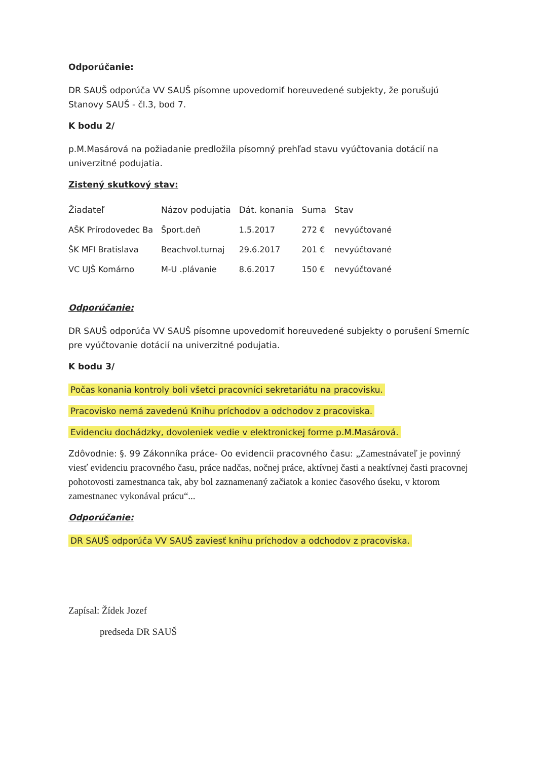Odporúčanie:
DR SAUŠ odporúča VV SAUŠ písomne upovedomiť horeuvedené subjekty, že porušujú Stanovy SAUŠ - čl.3, bod 7.
K bodu 2/
p.M.Masárová na požiadanie predložila písomný prehľad stavu vyúčtovania dotácií na univerzitné podujatia.
Zistený skutkový stav:
| Žiadateľ | Názov podujatia | Dát. konania | Suma | Stav |
| AŠK Prírodovedec Ba | Šport.deň | 1.5.2017 | 272 € | nevyúčtované |
| ŠK MFI Bratislava | Beachvol.turnaj | 29.6.2017 | 201 € | nevyúčtované |
| VC UJŠ Komárno | M-U .plávanie | 8.6.2017 | 150 € | nevyúčtované |
Odporúčanie:
DR SAUŠ odporúča VV SAUŠ písomne upovedomiť horeuvedené subjekty o porušení Smerníc pre vyúčtovanie dotácií na univerzitné podujatia.
K bodu 3/
Počas konania kontroly boli všetci pracovníci sekretariátu na pracovisku.
Pracovisko nemá zavedenú Knihu príchodov a odchodov z pracoviska.
Evidenciu dochádzky, dovoleniek vedie v elektronickej forme p.M.Masárová.
Zdôvodnie: §. 99 Zákonníka práce- Oo evidencii pracovného času: „Zamestnávateľ je povinný viesť evidenciu pracovného času, práce nadčas, nočnej práce, aktívnej časti a neaktívnej časti pracovnej pohotovosti zamestnanca tak, aby bol zaznamenaný začiatok a koniec časového úseku, v ktorom zamestnanec vykonával prácu“...
Odporúčanie:
DR SAUŠ odporúča VV SAUŠ zaviesť knihu príchodov a odchodov z pracoviska.
Zapísal: Žídek Jozef
predseda DR SAUŠ